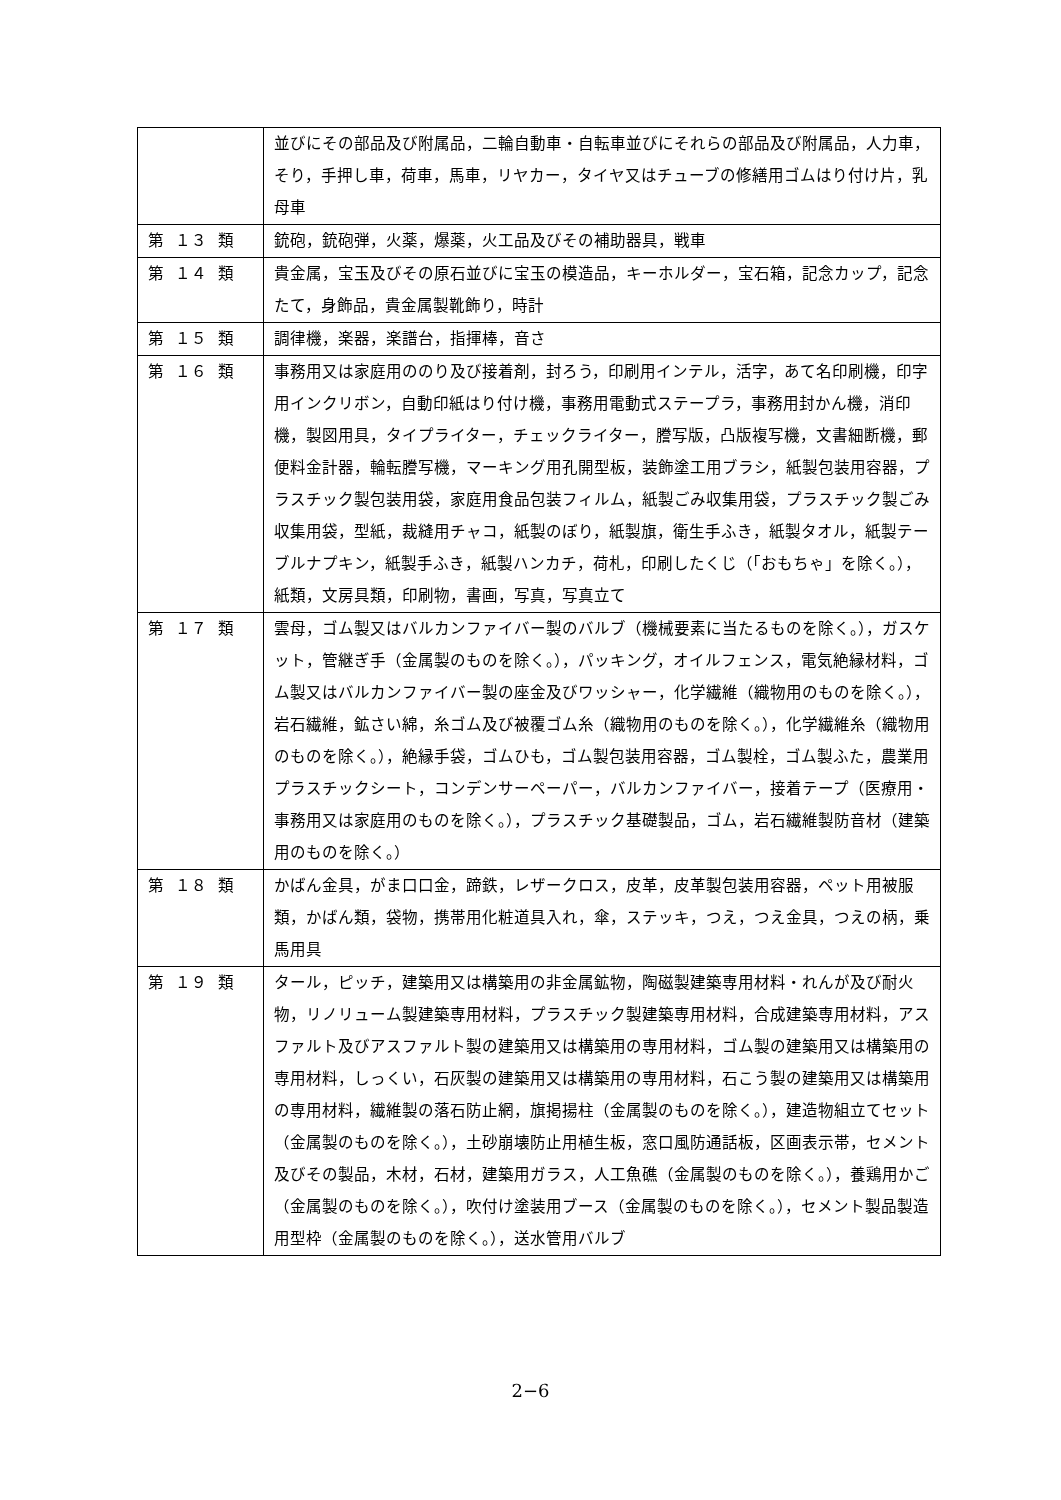| | 並びにその部品及び附属品，二輪自動車・自転車並びにそれらの部品及び附属品，人力車，そり，手押し車，荷車，馬車，リヤカー，タイヤ又はチューブの修繕用ゴムはり付け片，乳母車 |
| 第 １３ 類 | 銃砲，銃砲弾，火薬，爆薬，火工品及びその補助器具，戦車 |
| 第 １４ 類 | 貴金属，宝玉及びその原石並びに宝玉の模造品，キーホルダー，宝石箱，記念カップ，記念たて，身飾品，貴金属製靴飾り，時計 |
| 第 １５ 類 | 調律機，楽器，楽譜台，指揮棒，音さ |
| 第 １６ 類 | 事務用又は家庭用ののり及び接着剤，封ろう，印刷用インテル，活字，あて名印刷機，印字用インクリボン，自動印紙はり付け機，事務用電動式ステープラ，事務用封かん機，消印機，製図用具，タイプライター，チェックライター，謄写版，凸版複写機，文書細断機，郵便料金計器，輪転謄写機，マーキング用孔開型板，装飾塗工用ブラシ，紙製包装用容器，プラスチック製包装用袋，家庭用食品包装フィルム，紙製ごみ収集用袋，プラスチック製ごみ収集用袋，型紙，裁縫用チャコ，紙製のぼり，紙製旗，衛生手ふき，紙製タオル，紙製テーブルナプキン，紙製手ふき，紙製ハンカチ，荷札，印刷したくじ（「おもちゃ」を除く。），紙類，文房具類，印刷物，書画，写真，写真立て |
| 第 １７ 類 | 雲母，ゴム製又はバルカンファイバー製のバルブ（機械要素に当たるものを除く。），ガスケット，管継ぎ手（金属製のものを除く。），パッキング，オイルフェンス，電気絶縁材料，ゴム製又はバルカンファイバー製の座金及びワッシャー，化学繊維（織物用のものを除く。），岩石繊維，鉱さい綿，糸ゴム及び被覆ゴム糸（織物用のものを除く。），化学繊維糸（織物用のものを除く。），絶縁手袋，ゴムひも，ゴム製包装用容器，ゴム製栓，ゴム製ふた，農業用プラスチックシート，コンデンサーペーパー，バルカンファイバー，接着テープ（医療用・事務用又は家庭用のものを除く。），プラスチック基礎製品，ゴム，岩石繊維製防音材（建築用のものを除く。） |
| 第 １８ 類 | かばん金具，がま口口金，蹄鉄，レザークロス，皮革，皮革製包装用容器，ペット用被服類，かばん類，袋物，携帯用化粧道具入れ，傘，ステッキ，つえ，つえ金具，つえの柄，乗馬用具 |
| 第 １９ 類 | タール，ピッチ，建築用又は構築用の非金属鉱物，陶磁製建築専用材料・れんが及び耐火物，リノリューム製建築専用材料，プラスチック製建築専用材料，合成建築専用材料，アスファルト及びアスファルト製の建築用又は構築用の専用材料，ゴム製の建築用又は構築用の専用材料，しっくい，石灰製の建築用又は構築用の専用材料，石こう製の建築用又は構築用の専用材料，繊維製の落石防止網，旗掲揚柱（金属製のものを除く。），建造物組立てセット（金属製のものを除く。），土砂崩壊防止用植生板，窓口風防通話板，区画表示帯，セメント及びその製品，木材，石材，建築用ガラス，人工魚礁（金属製のものを除く。），養鶏用かご（金属製のものを除く。），吹付け塗装用ブース（金属製のものを除く。），セメント製品製造用型枠（金属製のものを除く。），送水管用バルブ |
2−6